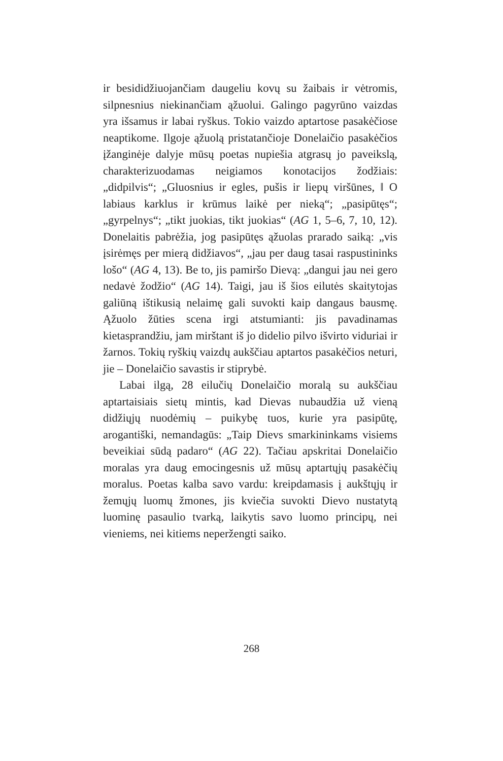ir besididžiuojančiam daugeliu kovų su žaibais ir vėtromis, silpnesnius niekinančiam ąžuolui. Galingo pagyrūno vaizdas yra išsamus ir labai ryškus. Tokio vaizdo aptartose pasakėčiose neaptikome. Ilgoje ąžuolą pristatančioje Donelaičio pasakėčios įžanginėje dalyje mūsų poetas nupiešia atgrasų jo paveikslą, charakterizuodamas neigiamos konotacijos žodžiais: „didpilvis“; „Gluosnius ir egles, pušis ir liepų viršūnes, ‖ O labiaus karklus ir krūmus laikė per nieką“; „pasipūtęs“; „gyrpelnys“; „tikt juokias, tikt juokias“ (AG 1, 5–6, 7, 10, 12). Donelaitis pabrėžia, jog pasipūtęs ąžuolas prarado saiką: „vis įsirėmęs per mierą didžiavos“, „jau per daug tasai raspustininks lošo“ (AG 4, 13). Be to, jis pamiršo Dievą: „dangui jau nei gero nedavė žodžio“ (AG 14). Taigi, jau iš šios eilutės skaitytojas galiūną ištikusią nelaimę gali suvokti kaip dangaus bausmę. Ąžuolo žūties scena irgi atstumianti: jis pavadinamas kietasprandžiu, jam mirštant iš jo didelio pilvo išvirto viduriai ir žarnos. Tokių ryškių vaizdų aukščiau aptartos pasakėčios neturi, jie – Donelaičio savastis ir stiprybė.
Labai ilgą, 28 eilučių Donelaičio moralą su aukščiau aptartaisiais sietų mintis, kad Dievas nubaudžia už vieną didžiųjų nuodėmių – puikybę tuos, kurie yra pasipūtę, arogantiški, nemandagūs: „Taip Dievs smarkininkams visiems beveikiai sūdą padaro“ (AG 22). Tačiau apskritai Donelaičio moralas yra daug emocingesnis už mūsų aptartųjų pasakėčių moralus. Poetas kalba savo vardu: kreipdamasis į aukštųjų ir žemųjų luomų žmones, jis kviečia suvokti Dievo nustatytą luominę pasaulio tvarką, laikytis savo luomo principų, nei vieniems, nei kitiems neperžengti saiko.
268